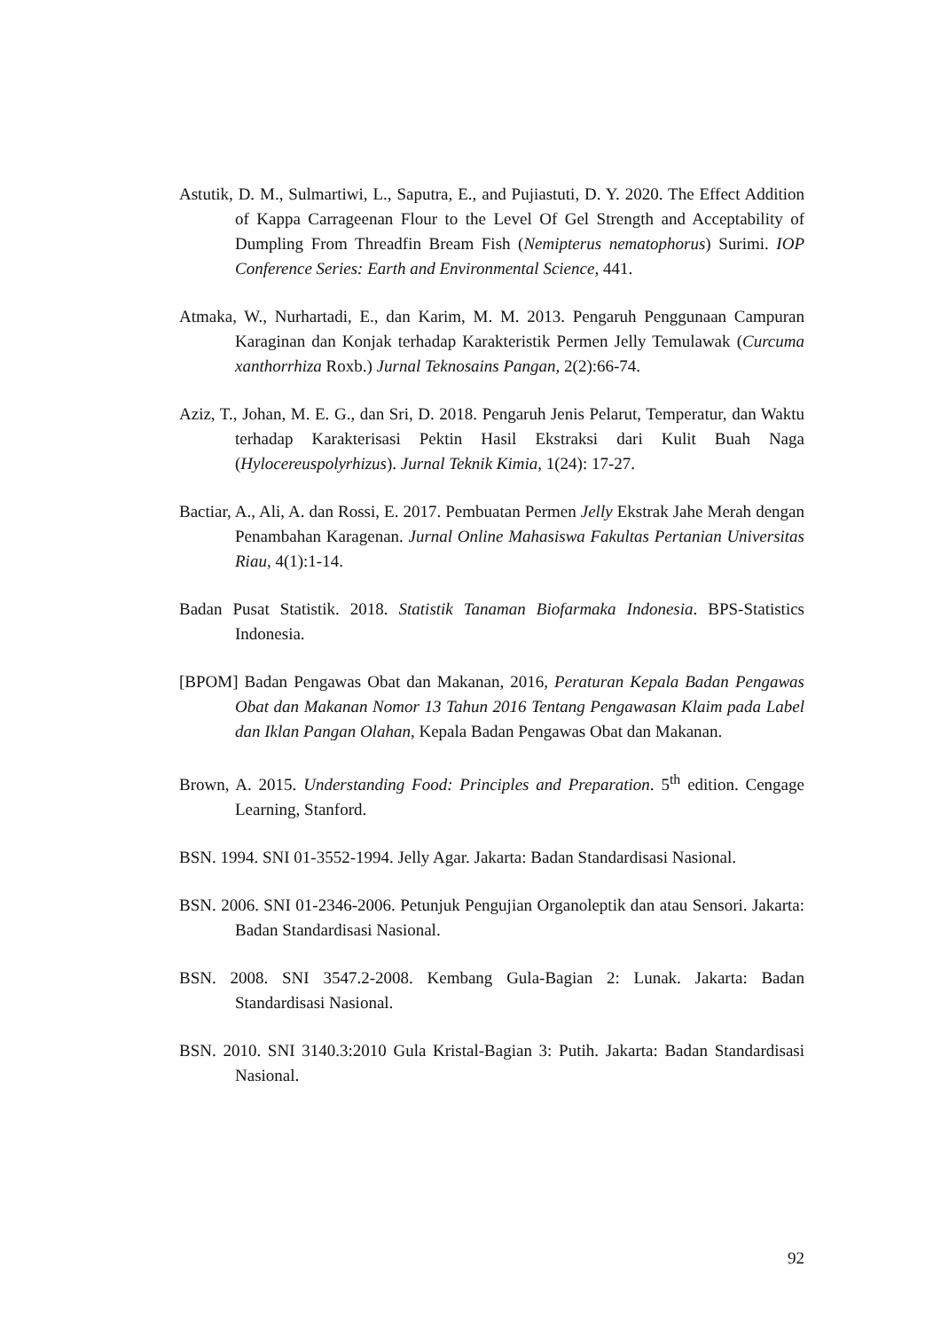Astutik, D. M., Sulmartiwi, L., Saputra, E., and Pujiastuti, D. Y. 2020. The Effect Addition of Kappa Carrageenan Flour to the Level Of Gel Strength and Acceptability of Dumpling From Threadfin Bream Fish (Nemipterus nematophorus) Surimi. IOP Conference Series: Earth and Environmental Science, 441.
Atmaka, W., Nurhartadi, E., dan Karim, M. M. 2013. Pengaruh Penggunaan Campuran Karaginan dan Konjak terhadap Karakteristik Permen Jelly Temulawak (Curcuma xanthorrhiza Roxb.) Jurnal Teknosains Pangan, 2(2):66-74.
Aziz, T., Johan, M. E. G., dan Sri, D. 2018. Pengaruh Jenis Pelarut, Temperatur, dan Waktu terhadap Karakterisasi Pektin Hasil Ekstraksi dari Kulit Buah Naga (Hylocereuspolyrhizus). Jurnal Teknik Kimia, 1(24): 17-27.
Bactiar, A., Ali, A. dan Rossi, E. 2017. Pembuatan Permen Jelly Ekstrak Jahe Merah dengan Penambahan Karagenan. Jurnal Online Mahasiswa Fakultas Pertanian Universitas Riau, 4(1):1-14.
Badan Pusat Statistik. 2018. Statistik Tanaman Biofarmaka Indonesia. BPS-Statistics Indonesia.
[BPOM] Badan Pengawas Obat dan Makanan, 2016, Peraturan Kepala Badan Pengawas Obat dan Makanan Nomor 13 Tahun 2016 Tentang Pengawasan Klaim pada Label dan Iklan Pangan Olahan, Kepala Badan Pengawas Obat dan Makanan.
Brown, A. 2015. Understanding Food: Principles and Preparation. 5<sup>th</sup> edition. Cengage Learning, Stanford.
BSN. 1994. SNI 01-3552-1994. Jelly Agar. Jakarta: Badan Standardisasi Nasional.
BSN. 2006. SNI 01-2346-2006. Petunjuk Pengujian Organoleptik dan atau Sensori. Jakarta: Badan Standardisasi Nasional.
BSN. 2008. SNI 3547.2-2008. Kembang Gula-Bagian 2: Lunak. Jakarta: Badan Standardisasi Nasional.
BSN. 2010. SNI 3140.3:2010 Gula Kristal-Bagian 3: Putih. Jakarta: Badan Standardisasi Nasional.
92